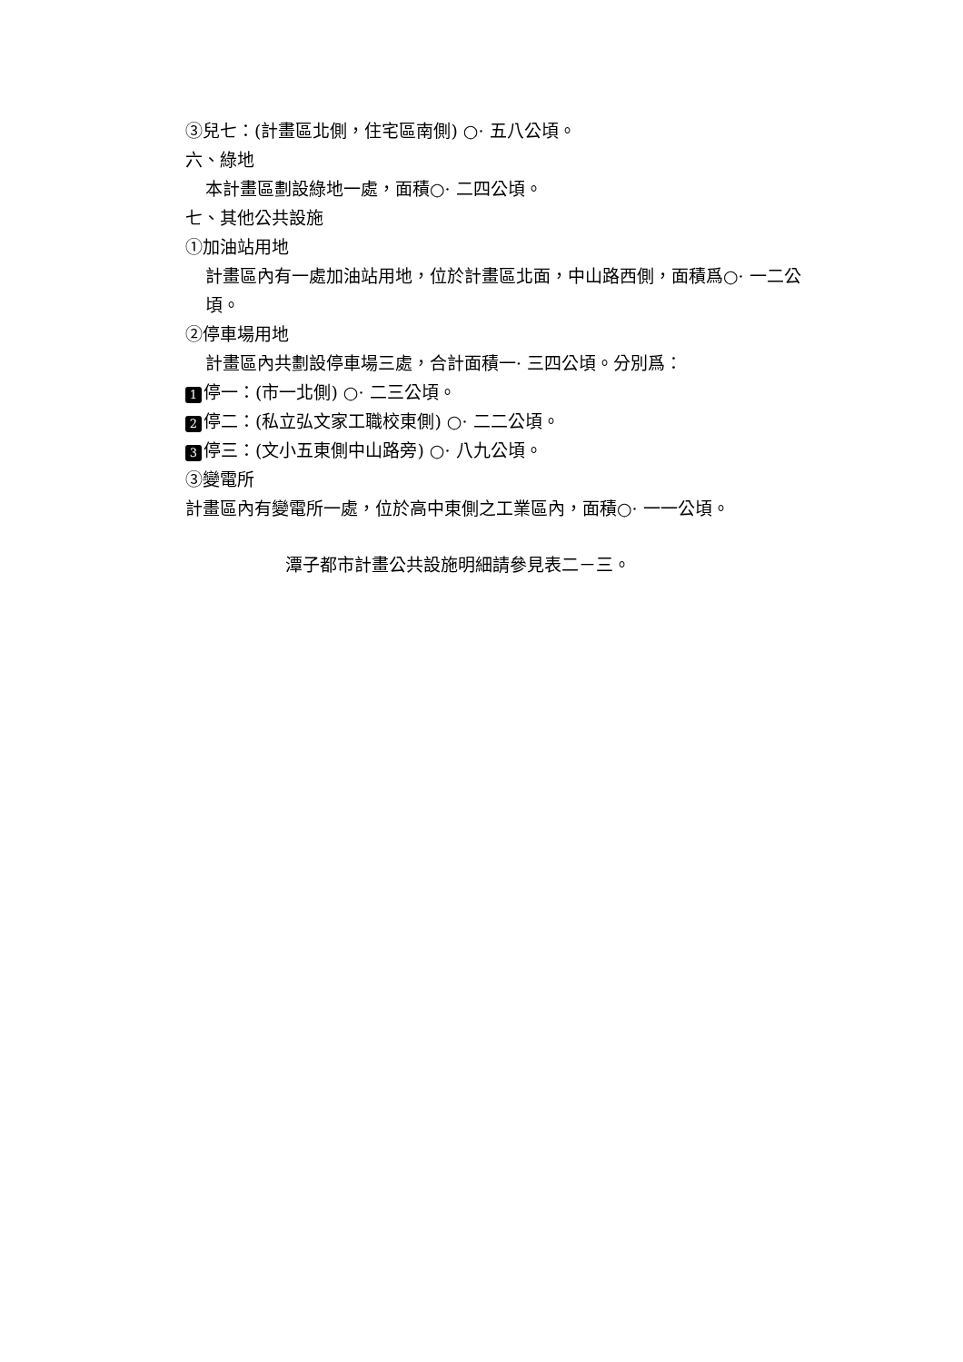③兒七：(計畫區北側，住宅區南側) ○· 五八公頃。
六、綠地
本計畫區劃設綠地一處，面積○· 二四公頃。
七、其他公共設施
①加油站用地
計畫區內有一處加油站用地，位於計畫區北面，中山路西側，面積爲○· 一二公頃。
②停車場用地
計畫區內共劃設停車場三處，合計面積一· 三四公頃。分別爲：
1 停一：(市一北側) ○· 二三公頃。
2 停二：(私立弘文家工職校東側) ○· 二二公頃。
3 停三：(文小五東側中山路旁) ○· 八九公頃。
③變電所
計畫區內有變電所一處，位於高中東側之工業區內，面積○· 一一公頃。
潭子都市計畫公共設施明細請參見表二－三。